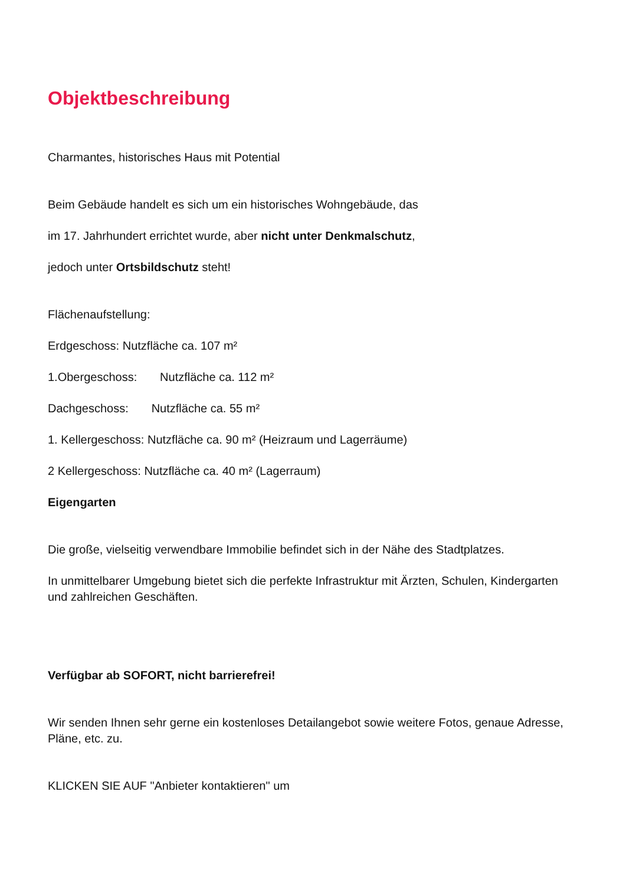Objektbeschreibung
Charmantes, historisches Haus mit Potential
Beim Gebäude handelt es sich um ein historisches Wohngebäude, das
im 17. Jahrhundert errichtet wurde, aber nicht unter Denkmalschutz,
jedoch unter Ortsbildschutz steht!
Flächenaufstellung:
Erdgeschoss: Nutzfläche ca. 107 m²
1.Obergeschoss: Nutzfläche ca. 112 m²
Dachgeschoss: Nutzfläche ca. 55 m²
1. Kellergeschoss: Nutzfläche ca. 90 m² (Heizraum und Lagerräume)
2 Kellergeschoss: Nutzfläche ca. 40 m² (Lagerraum)
Eigengarten
Die große, vielseitig verwendbare Immobilie befindet sich in der Nähe des Stadtplatzes.
In unmittelbarer Umgebung bietet sich die perfekte Infrastruktur mit Ärzten, Schulen, Kindergarten und zahlreichen Geschäften.
Verfügbar ab SOFORT, nicht barrierefrei!
Wir senden Ihnen sehr gerne ein kostenloses Detailangebot sowie weitere Fotos, genaue Adresse, Pläne, etc. zu.
KLICKEN SIE AUF "Anbieter kontaktieren" um